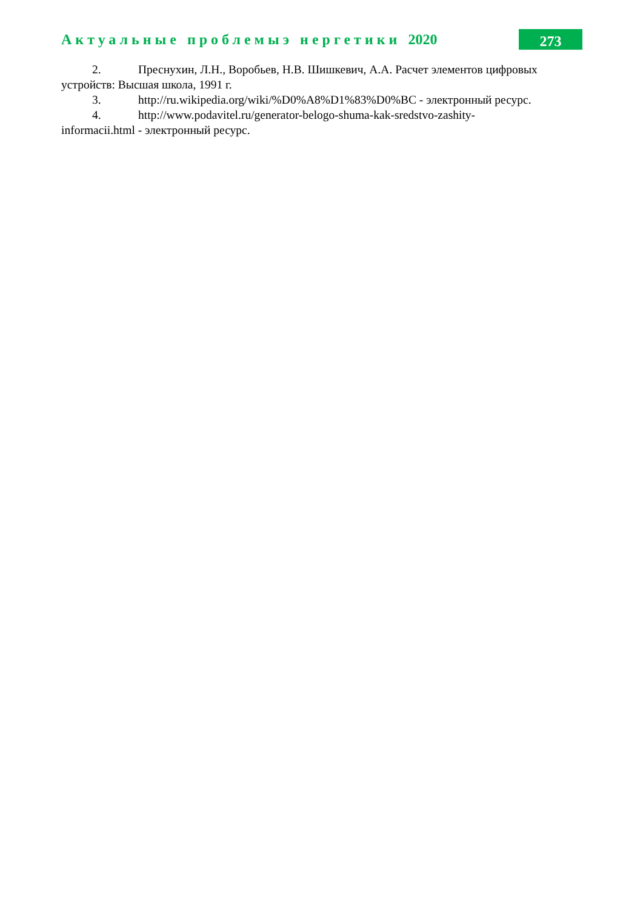Актуальные проблемыэ нергетики 2020
273
2. Преснухин, Л.Н., Воробьев, Н.В. Шишкевич, А.А. Расчет элементов цифровых устройств: Высшая школа, 1991 г.
3. http://ru.wikipedia.org/wiki/%D0%A8%D1%83%D0%BC - электронный ресурс.
4. http://www.podavitel.ru/generator-belogo-shuma-kak-sredstvo-zashity-
informacii.html - электронный ресурс.